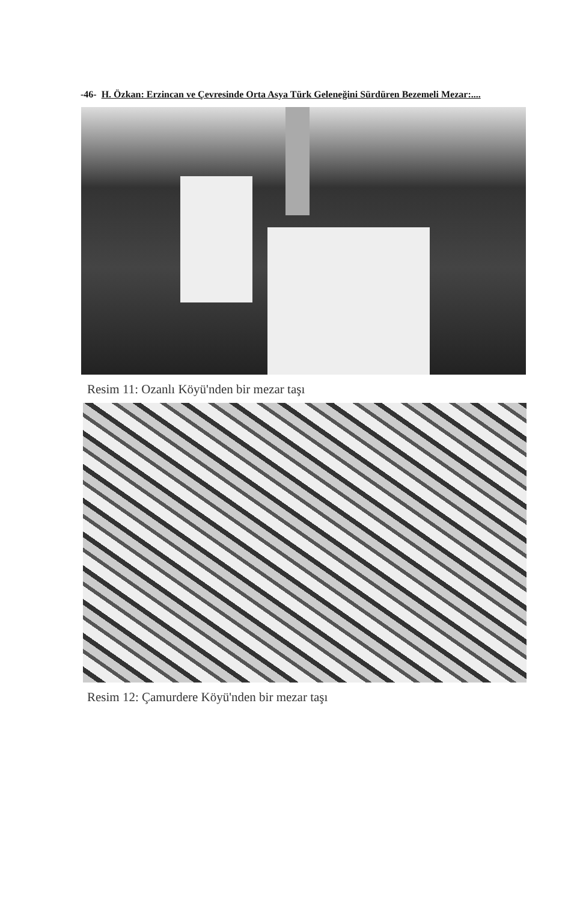-46- H. Özkan: Erzincan ve Çevresinde Orta Asya Türk Geleneğini Sürdüren Bezemeli Mezar:....
Resim 11: Ozanlı Köyü'nden bir mezar taşı
Resim 12: Çamurdere Köyü'nden bir mezar taşı